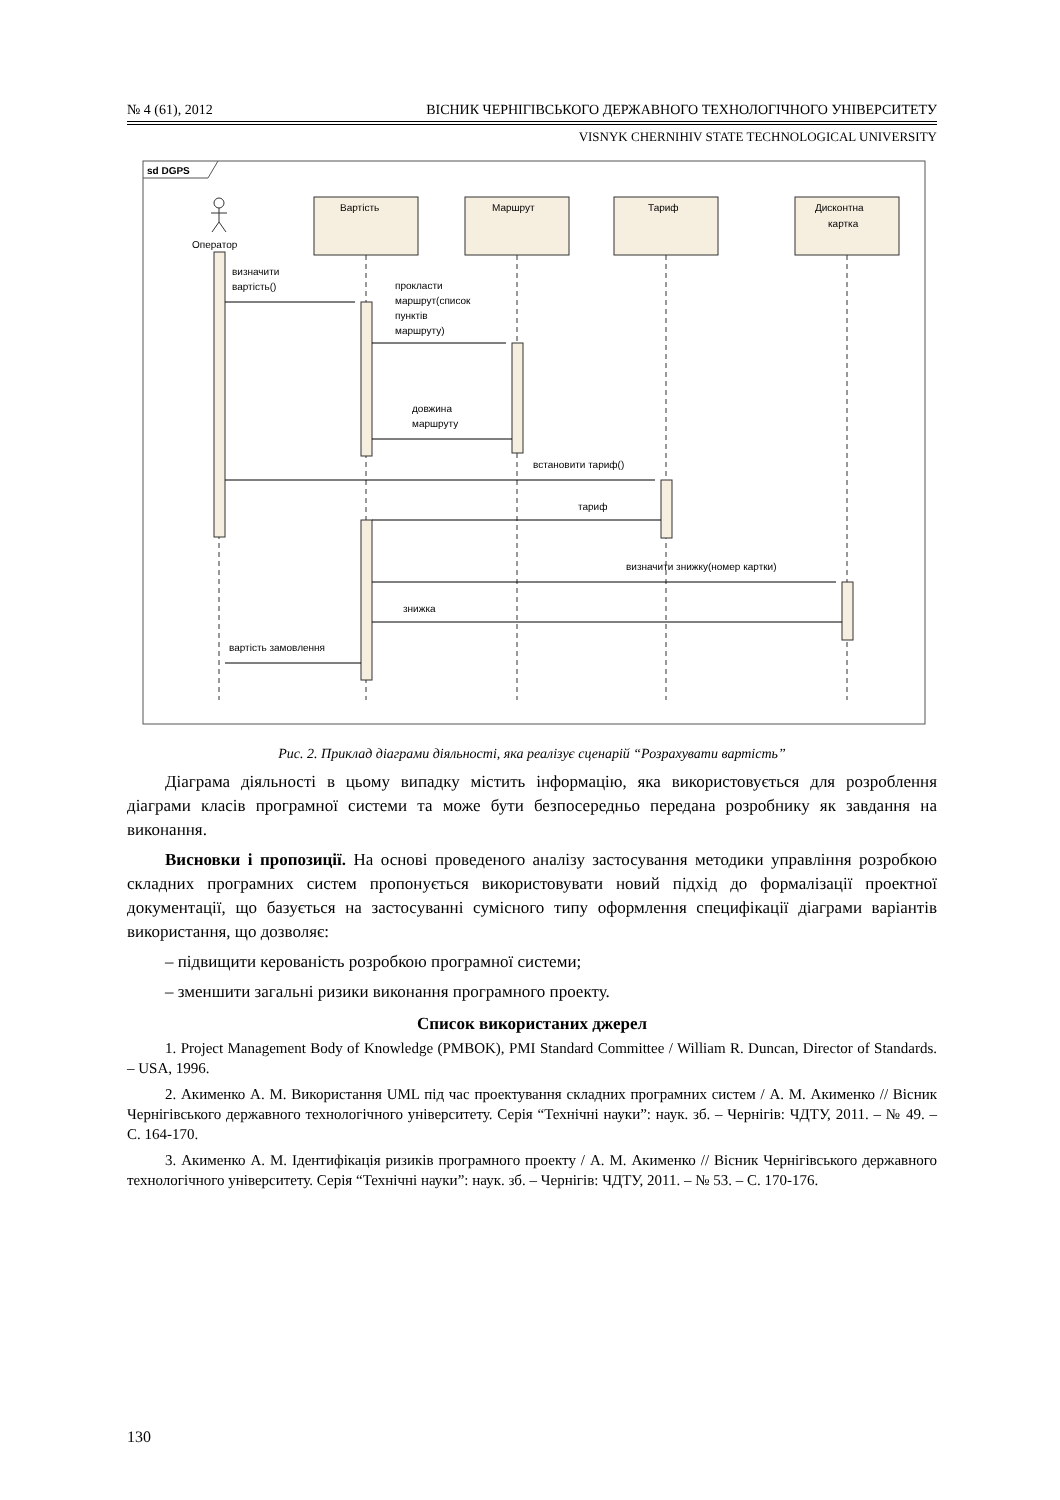№ 4 (61), 2012 ВІСНИК ЧЕРНІГІВСЬКОГО ДЕРЖАВНОГО ТЕХНОЛОГІЧНОГО УНІВЕРСИТЕТУ
VISNYK CHERNIHIV STATE TECHNOLOGICAL UNIVERSITY
sd DGPS
Вартість
Маршрут
Тариф
Дисконтна
картка
Оператор
визначити
вартість()
прокласти
маршрут(список
пунктів
маршруту)
довжина
маршруту
встановити тариф()
тариф
визначити знижку(номер картки)
знижка
вартість замовлення
Рис. 2. Приклад діаграми діяльності, яка реалізує сценарій “Розрахувати вартість”
Діаграма діяльності в цьому випадку містить інформацію, яка використовується для розроблення діаграми класів програмної системи та може бути безпосередньо передана розробнику як завдання на виконання.
Висновки і пропозиції. На основі проведеного аналізу застосування методики управління розробкою складних програмних систем пропонується використовувати новий підхід до формалізації проектної документації, що базується на застосуванні сумісного типу оформлення специфікації діаграми варіантів використання, що дозволяє:
– підвищити керованість розробкою програмної системи;
– зменшити загальні ризики виконання програмного проекту.
Список використаних джерел
1. Project Management Body of Knowledge (PMBOK), PMI Standard Committee / William R. Duncan, Director of Standards. – USA, 1996.
2. Акименко А. М. Використання UML під час проектування складних програмних систем / А. М. Акименко // Вісник Чернігівського державного технологічного університету. Серія “Технічні науки”: наук. зб. – Чернігів: ЧДТУ, 2011. – № 49. – С. 164-170.
3. Акименко А. М. Ідентифікація ризиків програмного проекту / А. М. Акименко // Вісник Чернігівського державного технологічного університету. Серія “Технічні науки”: наук. зб. – Чернігів: ЧДТУ, 2011. – № 53. – С. 170-176.
130